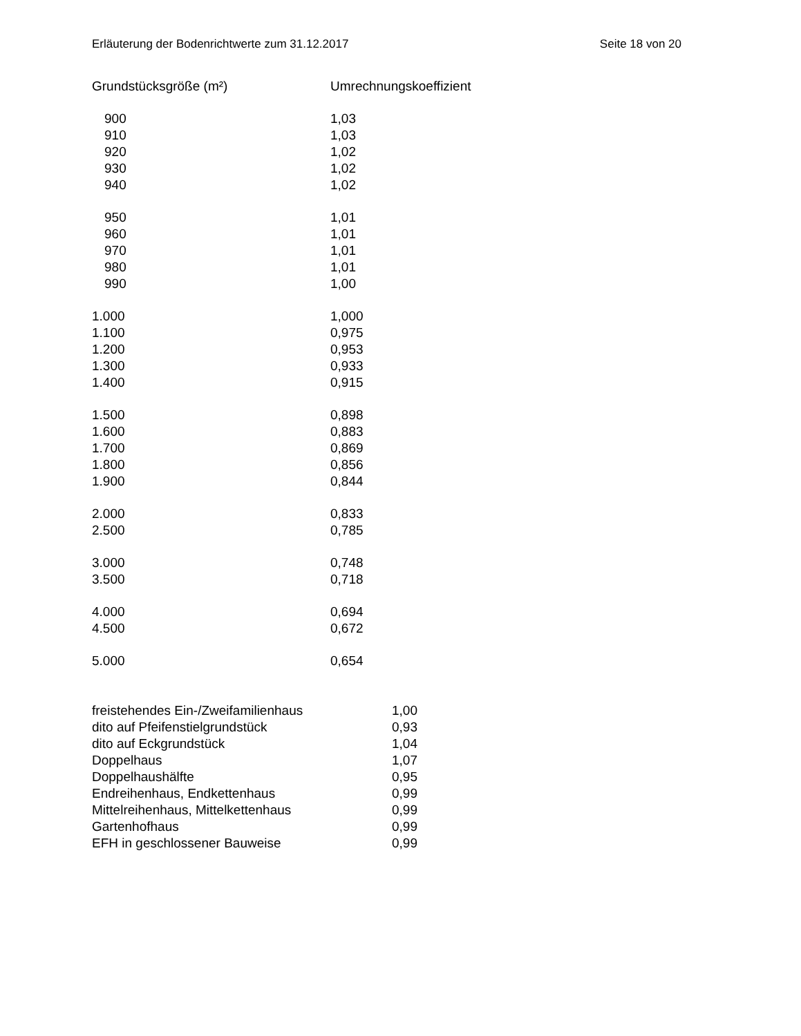Erläuterung der Bodenrichtwerte zum 31.12.2017 Seite 18 von 20
| Grundstücksgröße (m²) | Umrechnungskoeffizient |
| --- | --- |
| 900 | 1,03 |
| 910 | 1,03 |
| 920 | 1,02 |
| 930 | 1,02 |
| 940 | 1,02 |
| 950 | 1,01 |
| 960 | 1,01 |
| 970 | 1,01 |
| 980 | 1,01 |
| 990 | 1,00 |
| 1.000 | 1,000 |
| 1.100 | 0,975 |
| 1.200 | 0,953 |
| 1.300 | 0,933 |
| 1.400 | 0,915 |
| 1.500 | 0,898 |
| 1.600 | 0,883 |
| 1.700 | 0,869 |
| 1.800 | 0,856 |
| 1.900 | 0,844 |
| 2.000 | 0,833 |
| 2.500 | 0,785 |
| 3.000 | 0,748 |
| 3.500 | 0,718 |
| 4.000 | 0,694 |
| 4.500 | 0,672 |
| 5.000 | 0,654 |
| freistehendes Ein-/Zweifamilienhaus | 1,00 |
| dito auf Pfeifenstielgrundstück | 0,93 |
| dito auf Eckgrundstück | 1,04 |
| Doppelhaus | 1,07 |
| Doppelhaushälfte | 0,95 |
| Endreihenhaus, Endkettenhaus | 0,99 |
| Mittelreihenhaus, Mittelkettenhaus | 0,99 |
| Gartenhofhaus | 0,99 |
| EFH in geschlossener Bauweise | 0,99 |